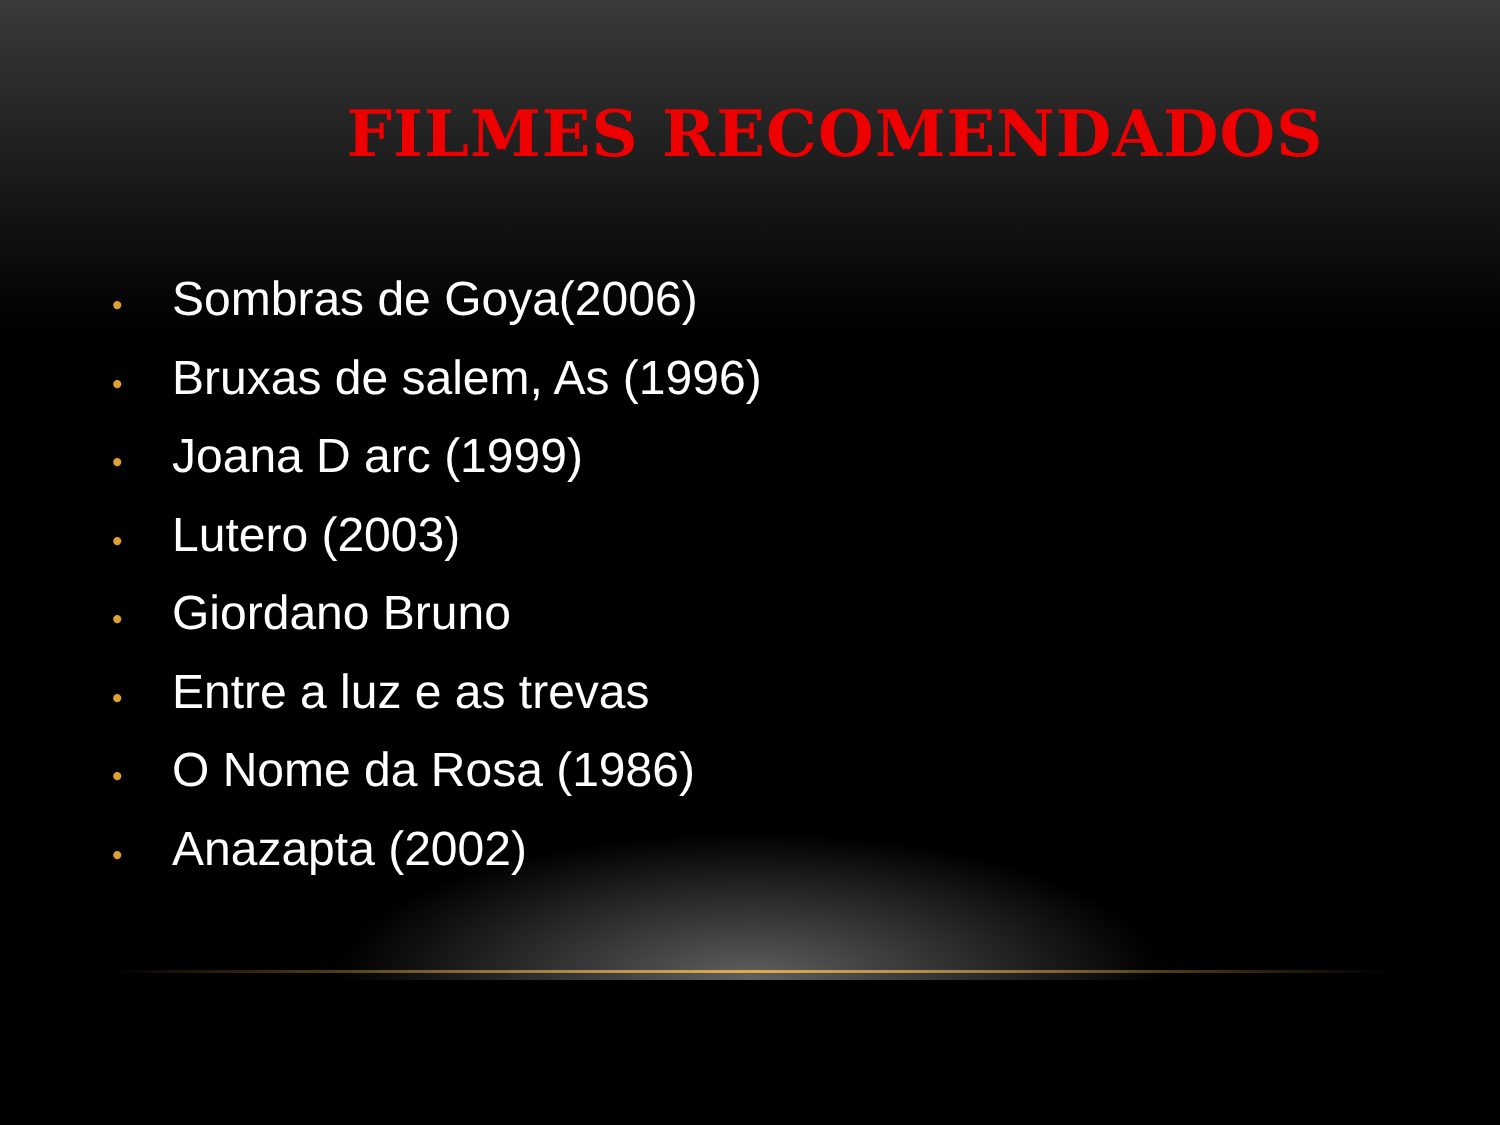FILMES RECOMENDADOS
• Sombras de Goya(2006)
• Bruxas de salem, As (1996)
• Joana D arc (1999)
• Lutero (2003)
• Giordano Bruno
• Entre a luz e as trevas
• O Nome da Rosa (1986)
• Anazapta (2002)